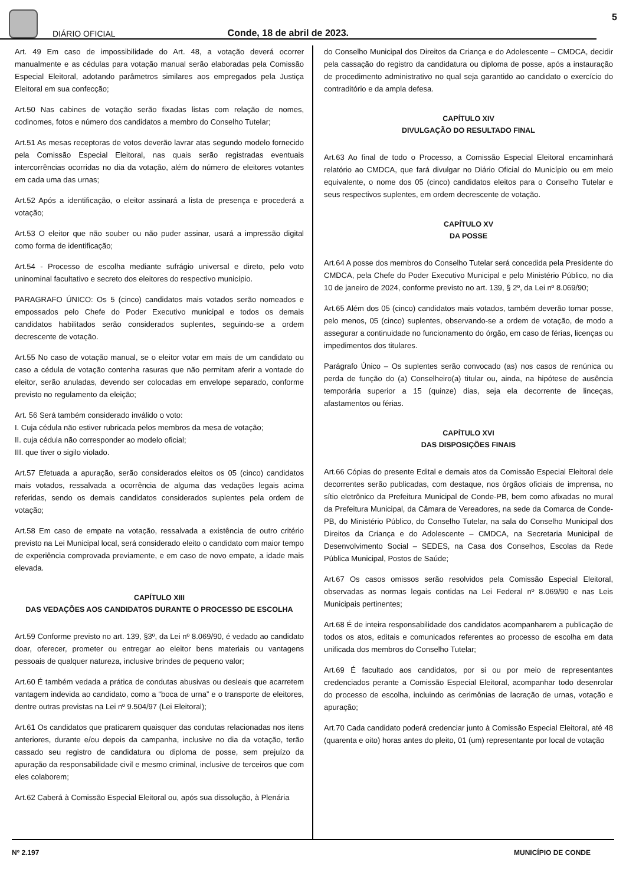DIÁRIO OFICIAL Conde, 18 de abril de 2023.
5
Art. 49 Em caso de impossibilidade do Art. 48, a votação deverá ocorrer manualmente e as cédulas para votação manual serão elaboradas pela Comissão Especial Eleitoral, adotando parâmetros similares aos empregados pela Justiça Eleitoral em sua confecção;
Art.50 Nas cabines de votação serão fixadas listas com relação de nomes, codinomes, fotos e número dos candidatos a membro do Conselho Tutelar;
Art.51 As mesas receptoras de votos deverão lavrar atas segundo modelo fornecido pela Comissão Especial Eleitoral, nas quais serão registradas eventuais intercorrências ocorridas no dia da votação, além do número de eleitores votantes em cada uma das urnas;
Art.52 Após a identificação, o eleitor assinará a lista de presença e procederá a votação;
Art.53 O eleitor que não souber ou não puder assinar, usará a impressão digital como forma de identificação;
Art.54 - Processo de escolha mediante sufrágio universal e direto, pelo voto uninominal facultativo e secreto dos eleitores do respectivo município.
PARAGRAFO ÚNICO: Os 5 (cinco) candidatos mais votados serão nomeados e empossados pelo Chefe do Poder Executivo municipal e todos os demais candidatos habilitados serão considerados suplentes, seguindo-se a ordem decrescente de votação.
Art.55 No caso de votação manual, se o eleitor votar em mais de um candidato ou caso a cédula de votação contenha rasuras que não permitam aferir a vontade do eleitor, serão anuladas, devendo ser colocadas em envelope separado, conforme previsto no regulamento da eleição;
Art. 56 Será também considerado inválido o voto:
I. Cuja cédula não estiver rubricada pelos membros da mesa de votação;
II. cuja cédula não corresponder ao modelo oficial;
III. que tiver o sigilo violado.
Art.57 Efetuada a apuração, serão considerados eleitos os 05 (cinco) candidatos mais votados, ressalvada a ocorrência de alguma das vedações legais acima referidas, sendo os demais candidatos considerados suplentes pela ordem de votação;
Art.58 Em caso de empate na votação, ressalvada a existência de outro critério previsto na Lei Municipal local, será considerado eleito o candidato com maior tempo de experiência comprovada previamente, e em caso de novo empate, a idade mais elevada.
CAPÍTULO XIII
DAS VEDAÇÕES AOS CANDIDATOS DURANTE O PROCESSO DE ESCOLHA
Art.59 Conforme previsto no art. 139, §3º, da Lei nº 8.069/90, é vedado ao candidato doar, oferecer, prometer ou entregar ao eleitor bens materiais ou vantagens pessoais de qualquer natureza, inclusive brindes de pequeno valor;
Art.60 É também vedada a prática de condutas abusivas ou desleais que acarretem vantagem indevida ao candidato, como a “boca de urna” e o transporte de eleitores, dentre outras previstas na Lei nº 9.504/97 (Lei Eleitoral);
Art.61 Os candidatos que praticarem quaisquer das condutas relacionadas nos itens anteriores, durante e/ou depois da campanha, inclusive no dia da votação, terão cassado seu registro de candidatura ou diploma de posse, sem prejuízo da apuração da responsabilidade civil e mesmo criminal, inclusive de terceiros que com eles colaborem;
Art.62 Caberá à Comissão Especial Eleitoral ou, após sua dissolução, à Plenária
do Conselho Municipal dos Direitos da Criança e do Adolescente – CMDCA, decidir pela cassação do registro da candidatura ou diploma de posse, após a instauração de procedimento administrativo no qual seja garantido ao candidato o exercício do contraditório e da ampla defesa.
CAPÍTULO XIV
DIVULGAÇÃO DO RESULTADO FINAL
Art.63 Ao final de todo o Processo, a Comissão Especial Eleitoral encaminhará relatório ao CMDCA, que fará divulgar no Diário Oficial do Município ou em meio equivalente, o nome dos 05 (cinco) candidatos eleitos para o Conselho Tutelar e seus respectivos suplentes, em ordem decrescente de votação.
CAPÍTULO XV
DA POSSE
Art.64 A posse dos membros do Conselho Tutelar será concedida pela Presidente do CMDCA, pela Chefe do Poder Executivo Municipal e pelo Ministério Público, no dia 10 de janeiro de 2024, conforme previsto no art. 139, § 2º, da Lei nº 8.069/90;
Art.65 Além dos 05 (cinco) candidatos mais votados, também deverão tomar posse, pelo menos, 05 (cinco) suplentes, observando-se a ordem de votação, de modo a assegurar a continuidade no funcionamento do órgão, em caso de férias, licenças ou impedimentos dos titulares.
Parágrafo Único – Os suplentes serão convocado (as) nos casos de renúnica ou perda de função do (a) Conselheiro(a) titular ou, ainda, na hipótese de ausência temporária superior a 15 (quinze) dias, seja ela decorrente de linceças, afastamentos ou férias.
CAPÍTULO XVI
DAS DISPOSIÇÕES FINAIS
Art.66 Cópias do presente Edital e demais atos da Comissão Especial Eleitoral dele decorrentes serão publicadas, com destaque, nos órgãos oficiais de imprensa, no sítio eletrônico da Prefeitura Municipal de Conde-PB, bem como afixadas no mural da Prefeitura Municipal, da Câmara de Vereadores, na sede da Comarca de Conde-PB, do Ministério Público, do Conselho Tutelar, na sala do Conselho Municipal dos Direitos da Criança e do Adolescente – CMDCA, na Secretaria Municipal de Desenvolvimento Social – SEDES, na Casa dos Conselhos, Escolas da Rede Pública Municipal, Postos de Saúde;
Art.67 Os casos omissos serão resolvidos pela Comissão Especial Eleitoral, observadas as normas legais contidas na Lei Federal nº 8.069/90 e nas Leis Municipais pertinentes;
Art.68 É de inteira responsabilidade dos candidatos acompanharem a publicação de todos os atos, editais e comunicados referentes ao processo de escolha em data unificada dos membros do Conselho Tutelar;
Art.69 É facultado aos candidatos, por si ou por meio de representantes credenciados perante a Comissão Especial Eleitoral, acompanhar todo desenrolar do processo de escolha, incluindo as cerimônias de lacração de urnas, votação e apuração;
Art.70 Cada candidato poderá credenciar junto à Comissão Especial Eleitoral, até 48 (quarenta e oito) horas antes do pleito, 01 (um) representante por local de votação
Nº 2.197 MUNICÍPIO DE CONDE